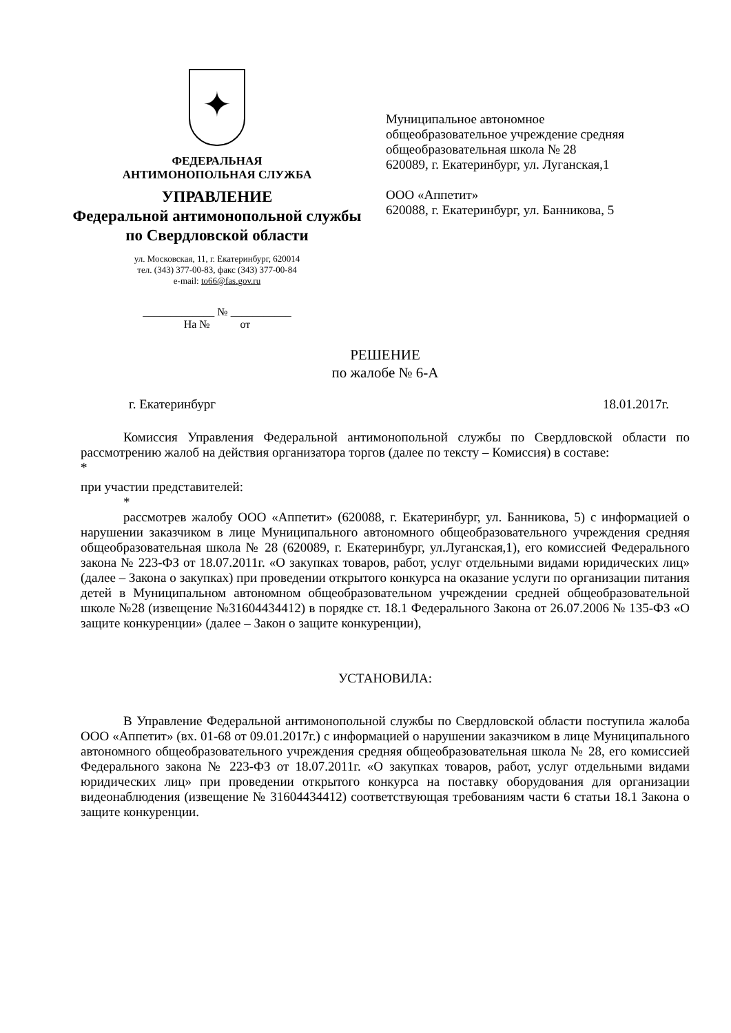✦
ФЕДЕРАЛЬНАЯ
АНТИМОНОПОЛЬНАЯ СЛУЖБА
УПРАВЛЕНИЕ
Федеральной антимонопольной службы
по Свердловской области
ул. Московская, 11, г. Екатеринбург, 620014
тел. (343) 377-00-83, факс (343) 377-00-84
e-mail: to66@fas.gov.ru
_____________ № ___________
На № от
Муниципальное автономное
общеобразовательное учреждение средняя
общеобразовательная школа № 28
620089, г. Екатеринбург, ул. Луганская,1
ООО «Аппетит»
620088, г. Екатеринбург, ул. Банникова, 5
РЕШЕНИЕ
по жалобе № 6-А
г. Екатеринбург 18.01.2017г.
Комиссия Управления Федеральной антимонопольной службы по Свердловской области по рассмотрению жалоб на действия организатора торгов (далее по тексту – Комиссия) в составе:
*
при участии представителей:
*
рассмотрев жалобу ООО «Аппетит» (620088, г. Екатеринбург, ул. Банникова, 5) с информацией о нарушении заказчиком в лице Муниципального автономного общеобразовательного учреждения средняя общеобразовательная школа № 28 (620089, г. Екатеринбург, ул.Луганская,1), его комиссией Федерального закона № 223-ФЗ от 18.07.2011г. «О закупках товаров, работ, услуг отдельными видами юридических лиц» (далее – Закона о закупках) при проведении открытого конкурса на оказание услуги по организации питания детей в Муниципальном автономном общеобразовательном учреждении средней общеобразовательной школе №28 (извещение №31604434412) в порядке ст. 18.1 Федерального Закона от 26.07.2006 № 135-ФЗ «О защите конкуренции» (далее – Закон о защите конкуренции),
УСТАНОВИЛА:
В Управление Федеральной антимонопольной службы по Свердловской области поступила жалоба ООО «Аппетит» (вх. 01-68 от 09.01.2017г.) с информацией о нарушении заказчиком в лице Муниципального автономного общеобразовательного учреждения средняя общеобразовательная школа № 28, его комиссией Федерального закона № 223-ФЗ от 18.07.2011г. «О закупках товаров, работ, услуг отдельными видами юридических лиц» при проведении открытого конкурса на поставку оборудования для организации видеонаблюдения (извещение № 31604434412) соответствующая требованиям части 6 статьи 18.1 Закона о защите конкуренции.